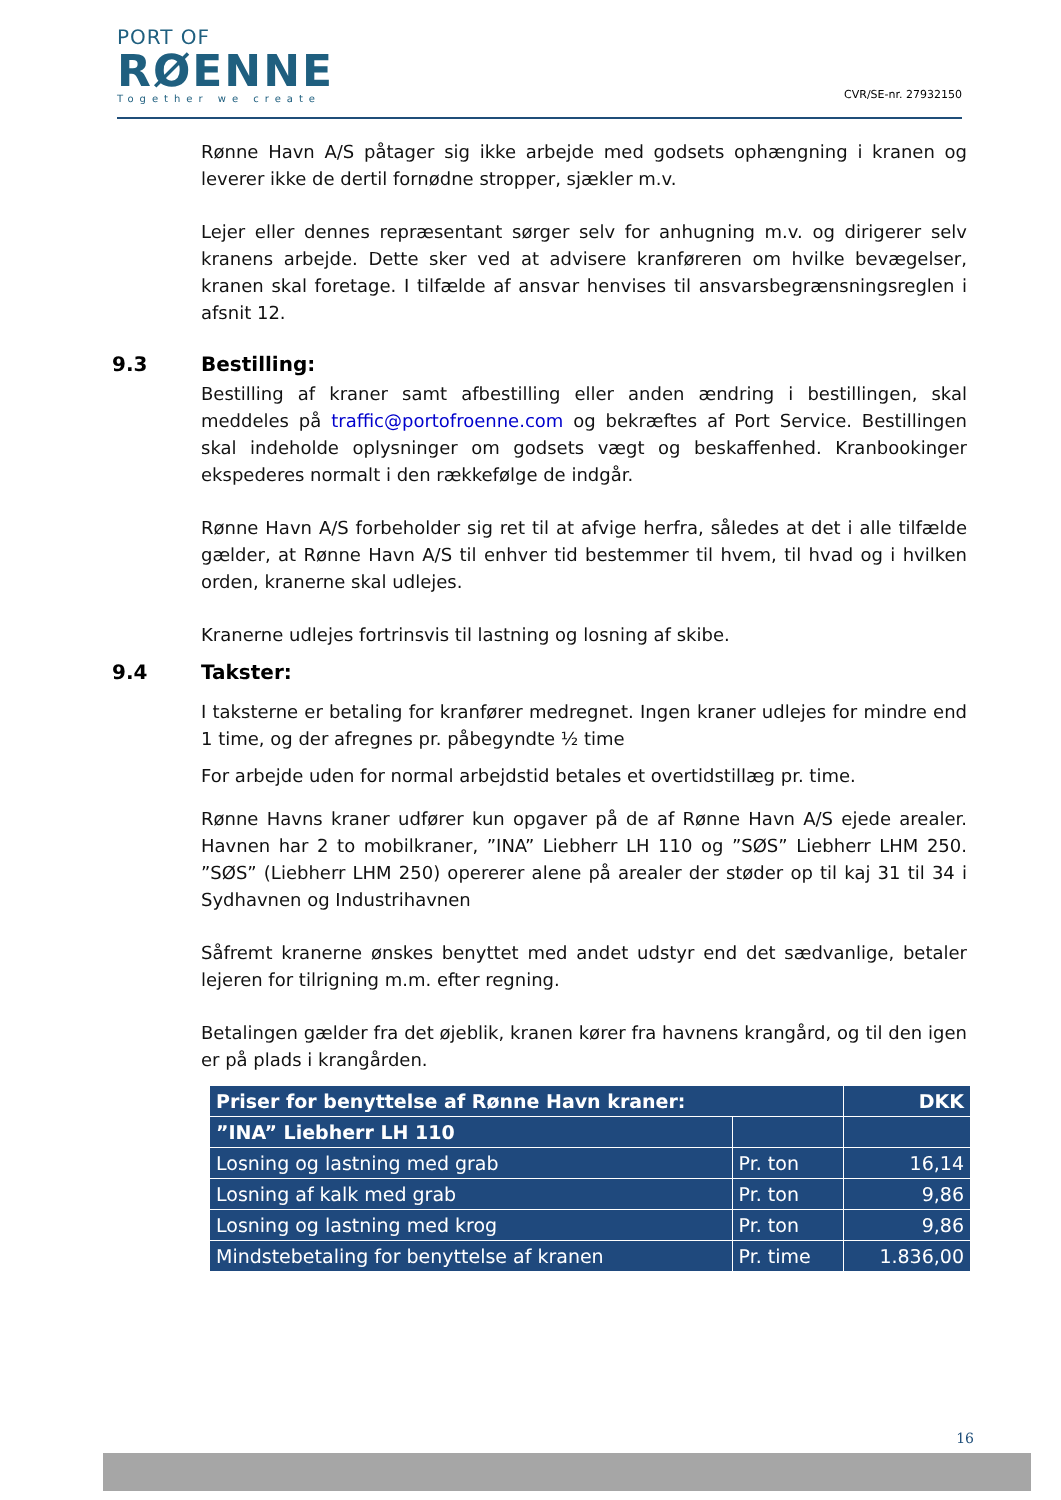PORT OF
RØENNE
Together we create
CVR/SE-nr. 27932150
Rønne Havn A/S påtager sig ikke arbejde med godsets ophængning i kranen og leverer ikke de dertil fornødne stropper, sjækler m.v.
Lejer eller dennes repræsentant sørger selv for anhugning m.v. og dirigerer selv kranens arbejde. Dette sker ved at advisere kranføreren om hvilke bevægelser, kranen skal foretage. I tilfælde af ansvar henvises til ansvarsbegrænsningsreglen i afsnit 12.
9.3 Bestilling:
Bestilling af kraner samt afbestilling eller anden ændring i bestillingen, skal meddeles på traffic@portofroenne.com og bekræftes af Port Service. Bestillingen skal indeholde oplysninger om godsets vægt og beskaffenhed. Kranbookinger ekspederes normalt i den rækkefølge de indgår.
Rønne Havn A/S forbeholder sig ret til at afvige herfra, således at det i alle tilfælde gælder, at Rønne Havn A/S til enhver tid bestemmer til hvem, til hvad og i hvilken orden, kranerne skal udlejes.
Kranerne udlejes fortrinsvis til lastning og losning af skibe.
9.4 Takster:
I taksterne er betaling for kranfører medregnet. Ingen kraner udlejes for mindre end 1 time, og der afregnes pr. påbegyndte ½ time
For arbejde uden for normal arbejdstid betales et overtidstillæg pr. time.
Rønne Havns kraner udfører kun opgaver på de af Rønne Havn A/S ejede arealer. Havnen har 2 to mobilkraner, ”INA” Liebherr LH 110 og ”SØS” Liebherr LHM 250. ”SØS” (Liebherr LHM 250) opererer alene på arealer der støder op til kaj 31 til 34 i Sydhavnen og Industrihavnen
Såfremt kranerne ønskes benyttet med andet udstyr end det sædvanlige, betaler lejeren for tilrigning m.m. efter regning.
Betalingen gælder fra det øjeblik, kranen kører fra havnens krangård, og til den igen er på plads i krangården.
| Priser for benyttelse af Rønne Havn kraner: | | DKK |
| --- | --- | --- |
| ”INA” Liebherr LH 110 | | |
| Losning og lastning med grab | Pr. ton | 16,14 |
| Losning af kalk med grab | Pr. ton | 9,86 |
| Losning og lastning med krog | Pr. ton | 9,86 |
| Mindstebetaling for benyttelse af kranen | Pr. time | 1.836,00 |
16